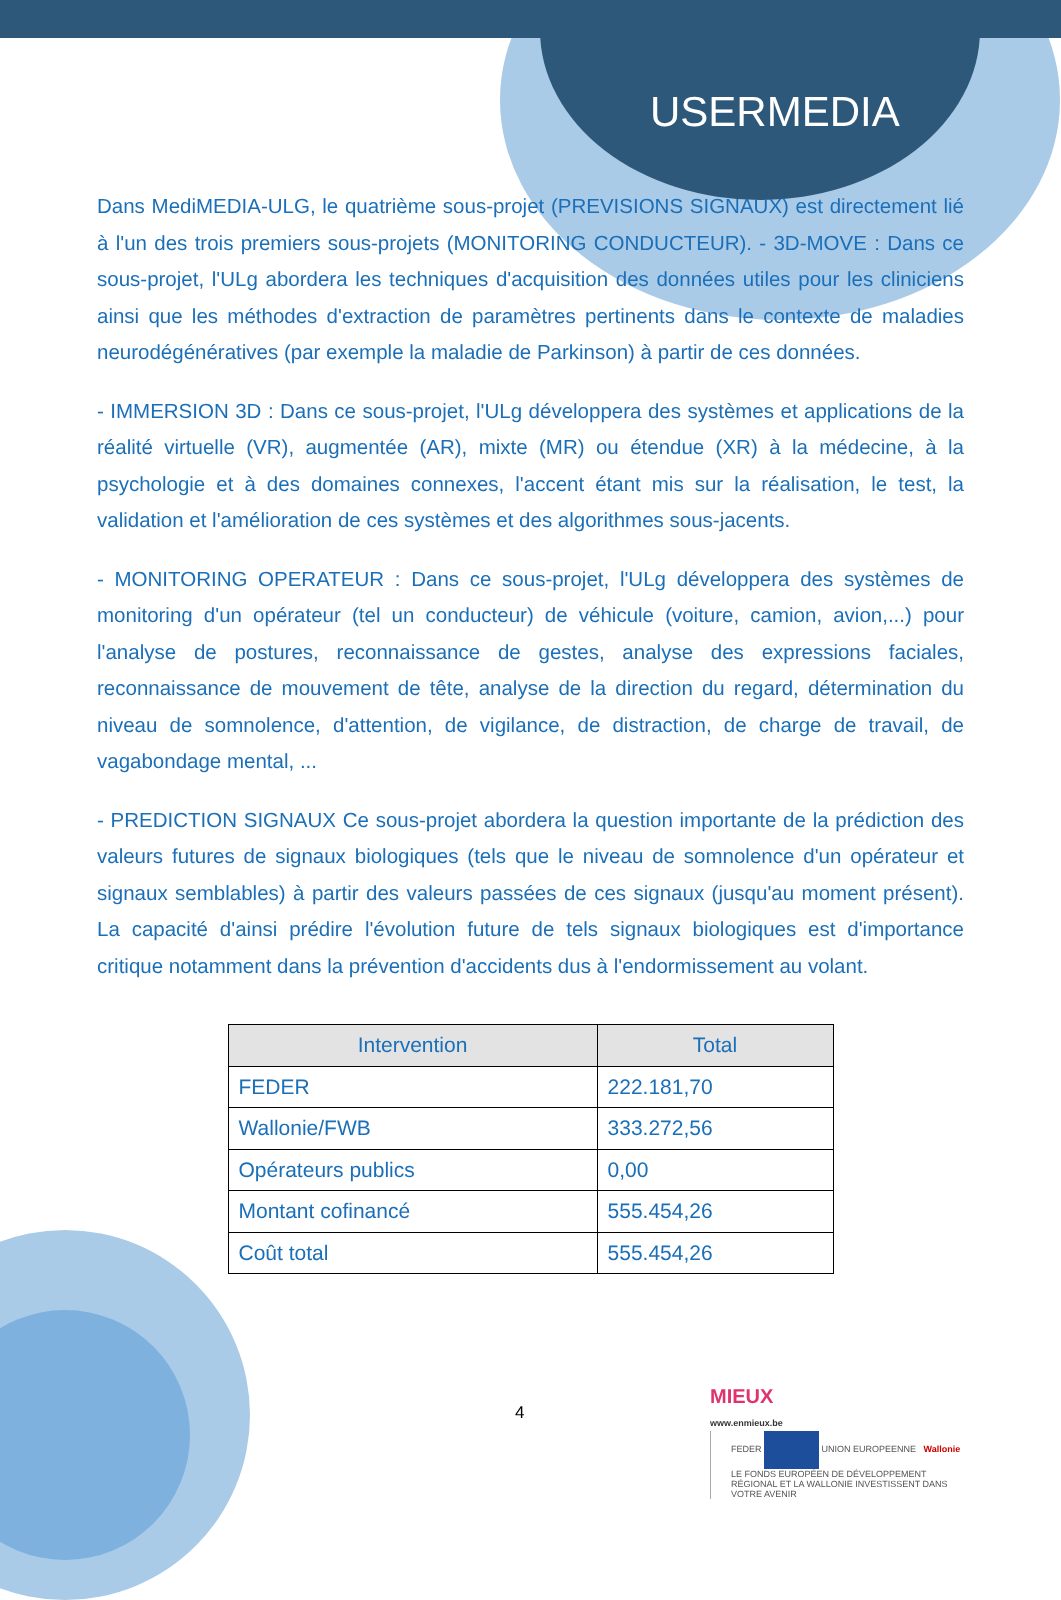USERMEDIA
Dans MediMEDIA-ULG, le quatrième sous-projet (PREVISIONS SIGNAUX) est directement lié à l'un des trois premiers sous-projets (MONITORING CONDUCTEUR). - 3D-MOVE : Dans ce sous-projet, l'ULg abordera les techniques d'acquisition des données utiles pour les cliniciens ainsi que les méthodes d'extraction de paramètres pertinents dans le contexte de maladies neurodégénératives (par exemple la maladie de Parkinson) à partir de ces données.
- IMMERSION 3D : Dans ce sous-projet, l'ULg développera des systèmes et applications de la réalité virtuelle (VR), augmentée (AR), mixte (MR) ou étendue (XR) à la médecine, à la psychologie et à des domaines connexes, l'accent étant mis sur la réalisation, le test, la validation et l'amélioration de ces systèmes et des algorithmes sous-jacents.
- MONITORING OPERATEUR : Dans ce sous-projet, l'ULg développera des systèmes de monitoring d'un opérateur (tel un conducteur) de véhicule (voiture, camion, avion,...) pour l'analyse de postures, reconnaissance de gestes, analyse des expressions faciales, reconnaissance de mouvement de tête, analyse de la direction du regard, détermination du niveau de somnolence, d'attention, de vigilance, de distraction, de charge de travail, de vagabondage mental, ...
- PREDICTION SIGNAUX Ce sous-projet abordera la question importante de la prédiction des valeurs futures de signaux biologiques (tels que le niveau de somnolence d'un opérateur et signaux semblables) à partir des valeurs passées de ces signaux (jusqu'au moment présent). La capacité d'ainsi prédire l'évolution future de tels signaux biologiques est d'importance critique notamment dans la prévention d'accidents dus à l'endormissement au volant.
| Intervention | Total |
| --- | --- |
| FEDER | 222.181,70 |
| Wallonie/FWB | 333.272,56 |
| Opérateurs publics | 0,00 |
| Montant cofinancé | 555.454,26 |
| Coût total | 555.454,26 |
4
MIEUX
www.enmieux.be
FEDER UNION EUROPEENNE Wallonie
LE FONDS EUROPÉEN DE DÉVELOPPEMENT RÉGIONAL ET LA WALLONIE INVESTISSENT DANS VOTRE AVENIR